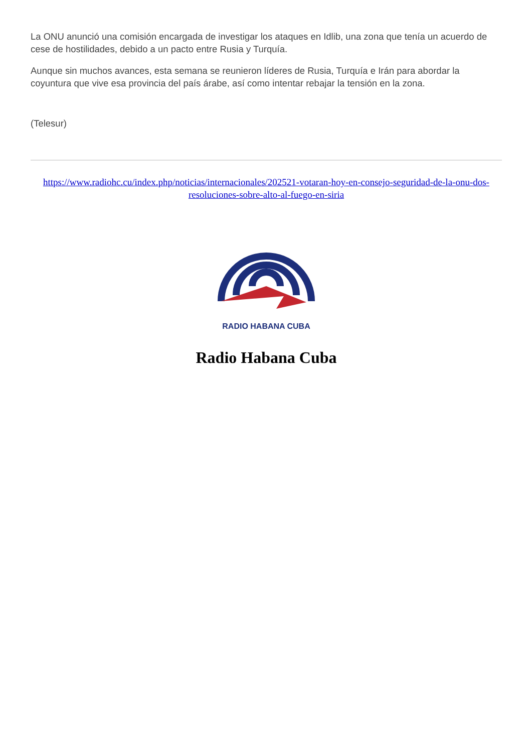La ONU anunció una comisión encargada de investigar los ataques en Idlib, una zona que tenía un acuerdo de cese de hostilidades, debido a un pacto entre Rusia y Turquía.
Aunque sin muchos avances, esta semana se reunieron líderes de Rusia, Turquía e Irán para abordar la coyuntura que vive esa provincia del país árabe, así como intentar rebajar la tensión en la zona.
(Telesur)
https://www.radiohc.cu/index.php/noticias/internacionales/202521-votaran-hoy-en-consejo-seguridad-de-la-onu-dos-resoluciones-sobre-alto-al-fuego-en-siria
RADIO HABANA CUBA
Radio Habana Cuba